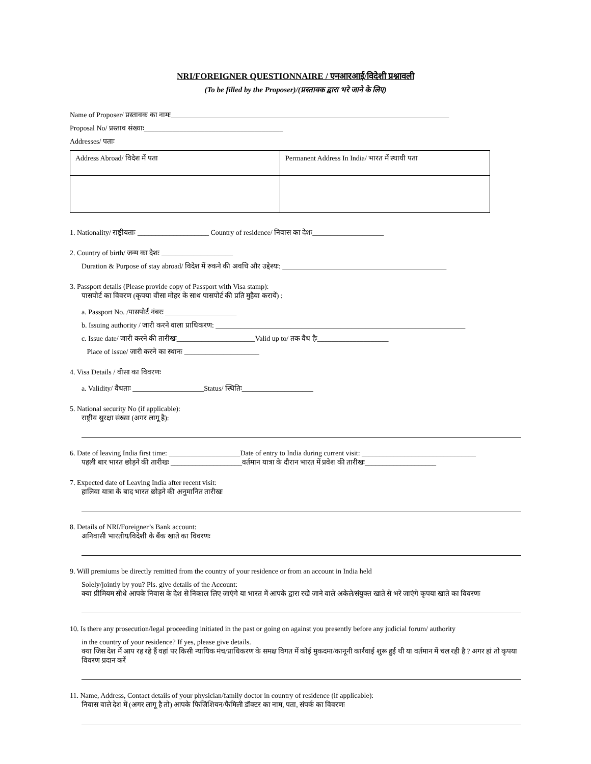NRI/FOREIGNER QUESTIONNAIRE / एनआरआई/विदेशी प्रश्नावली
(To be filled by the Proposer)/(प्रस्तावक द्वारा भरे जाने के लिए)
Name of Proposer/ प्रस्तावक का नामः______________________________________________________________________________
Proposal No/ प्रस्ताव संख्याः_______________________________________
Addresses/ पताः
| Address Abroad/ विदेश में पता | Permanent Address In India/ भारत में स्थायी पता |
1. Nationality/ राष्ट्रीयताः ____________________ Country of residence/ निवास का देशः____________________
2. Country of birth/ जन्म का देशः ____________________
Duration & Purpose of stay abroad/ विदेश में रुकने की अवधि और उद्देश्यः: ______________________________________________
3. Passport details (Please provide copy of Passport with Visa stamp):
पासपोर्ट का विवरण (कृपया वीसा मोहर के साथ पासपोर्ट की प्रति मुहैया करायें) :
a. Passport No. /पासपोर्ट नंबरः ____________________
b. Issuing authority / जारी करने वाला प्राधिकरण: ______________________________________________________________________
c. Issue date/ जारी करने की तारीखः______________________Valid up to/ तक वैध हैः____________________
Place of issue/ जारी करने का स्थानः _____________________
4. Visa Details / वीसा का विवरणः
a. Validity/ वैधताः ____________________Status/ स्थितिः____________________
5. National security No (if applicable):
राष्ट्रीय सुरक्षा संख्या (अगर लागू है):
6. Date of leaving India first time: ____________________Date of entry to India during current visit: ________________________________
पहली बार भारत छोड़ने की तारीखः ____________________वर्तमान यात्रा के दौरान भारत में प्रवेश की तारीखः____________________
7. Expected date of Leaving India after recent visit:
हालिया यात्रा के बाद भारत छोड़ने की अनुमानित तारीखः
8. Details of NRI/Foreigner’s Bank account:
अनिवासी भारतीय/विदेशी के बैंक खाते का विवरणः
9. Will premiums be directly remitted from the country of your residence or from an account in India held
Solely/jointly by you? Pls. give details of the Account:
क्या प्रीमियम सीधे आपके निवास के देश से निकाल लिए जाएंगे या भारत में आपके द्वारा रखे जाने वाले अकेले/संयुक्त खाते से भरे जाएंगे कृपया खाते का विवरणः
10. Is there any prosecution/legal proceeding initiated in the past or going on against you presently before any judicial forum/ authority
in the country of your residence? If yes, please give details.
क्या जिस देश में आप रह रहे हैं वहां पर किसी न्यायिक मंच/प्राधिकरण के समक्ष विगत में कोई मुकदमा/कानूनी कार्रवाई शुरू हुई थी या वर्तमान में चल रही है ? अगर हां तो कृपया विवरण प्रदान करें
11. Name, Address, Contact details of your physician/family doctor in country of residence (if applicable):
निवास वाले देश में (अगर लागू है तो) आपके फिजिशियन/फैमिली डॉक्टर का नाम, पता, संपर्क का विवरणः